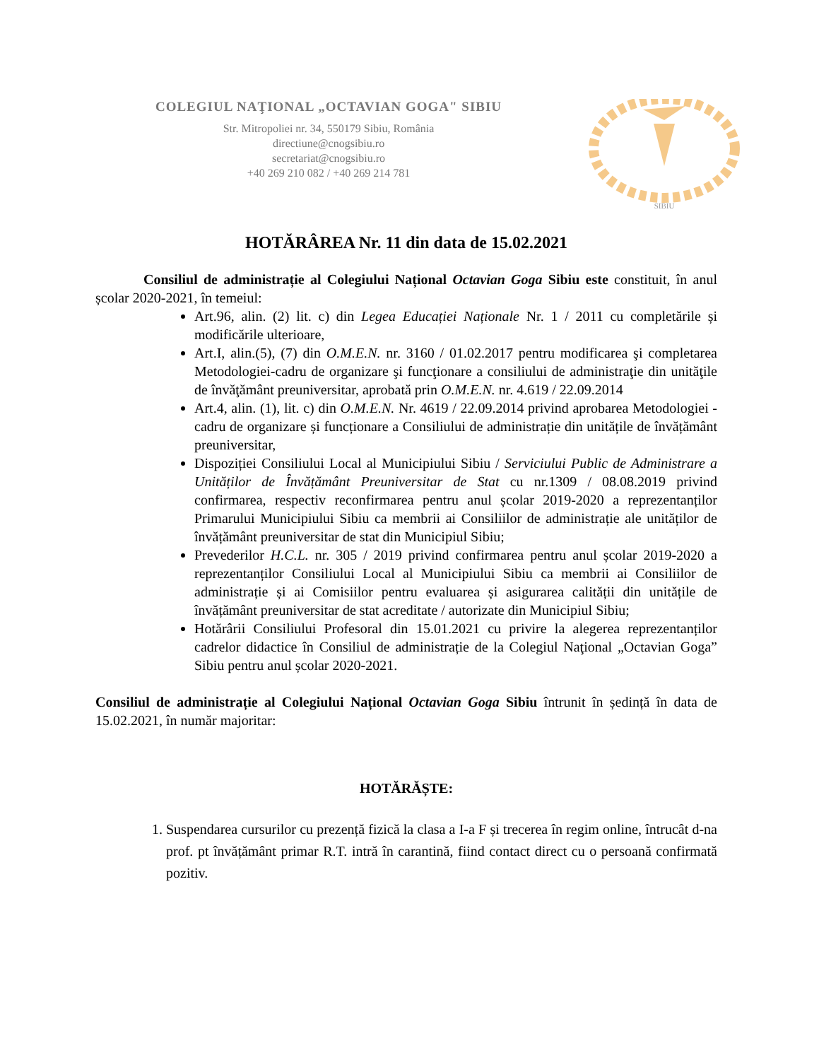COLEGIUL NAŢIONAL „OCTAVIAN GOGA" SIBIU
Str. Mitropoliei nr. 34, 550179 Sibiu, România
directiune@cnogsibiu.ro
secretariat@cnogsibiu.ro
+40 269 210 082 / +40 269 214 781
SIBIU
HOTĂRÂREA Nr. 11 din data de 15.02.2021
Consiliul de administrație al Colegiului Național Octavian Goga Sibiu este constituit, în anul școlar 2020-2021, în temeiul:
Art.96, alin. (2) lit. c) din Legea Educației Naționale Nr. 1 / 2011 cu completările și modificările ulterioare,
Art.I, alin.(5), (7) din O.M.E.N. nr. 3160 / 01.02.2017 pentru modificarea şi completarea Metodologiei-cadru de organizare şi funcţionare a consiliului de administraţie din unităţile de învăţământ preuniversitar, aprobată prin O.M.E.N. nr. 4.619 / 22.09.2014
Art.4, alin. (1), lit. c) din O.M.E.N. Nr. 4619 / 22.09.2014 privind aprobarea Metodologiei - cadru de organizare și funcționare a Consiliului de administrație din unitățile de învățământ preuniversitar,
Dispoziției Consiliului Local al Municipiului Sibiu / Serviciului Public de Administrare a Unităților de Învățământ Preuniversitar de Stat cu nr.1309 / 08.08.2019 privind confirmarea, respectiv reconfirmarea pentru anul școlar 2019-2020 a reprezentanților Primarului Municipiului Sibiu ca membrii ai Consiliilor de administrație ale unităților de învățământ preuniversitar de stat din Municipiul Sibiu;
Prevederilor H.C.L. nr. 305 / 2019 privind confirmarea pentru anul școlar 2019-2020 a reprezentanților Consiliului Local al Municipiului Sibiu ca membrii ai Consiliilor de administrație și ai Comisiilor pentru evaluarea și asigurarea calității din unitățile de învățământ preuniversitar de stat acreditate / autorizate din Municipiul Sibiu;
Hotărârii Consiliului Profesoral din 15.01.2021 cu privire la alegerea reprezentanților cadrelor didactice în Consiliul de administrație de la Colegiul Naţional „Octavian Goga” Sibiu pentru anul școlar 2020-2021.
Consiliul de administrație al Colegiului Național Octavian Goga Sibiu întrunit în ședință în data de 15.02.2021, în număr majoritar:
HOTĂRĂȘTE:
1. Suspendarea cursurilor cu prezență fizică la clasa a I-a F și trecerea în regim online, întrucât d-na prof. pt învățământ primar R.T. intră în carantină, fiind contact direct cu o persoană confirmată pozitiv.